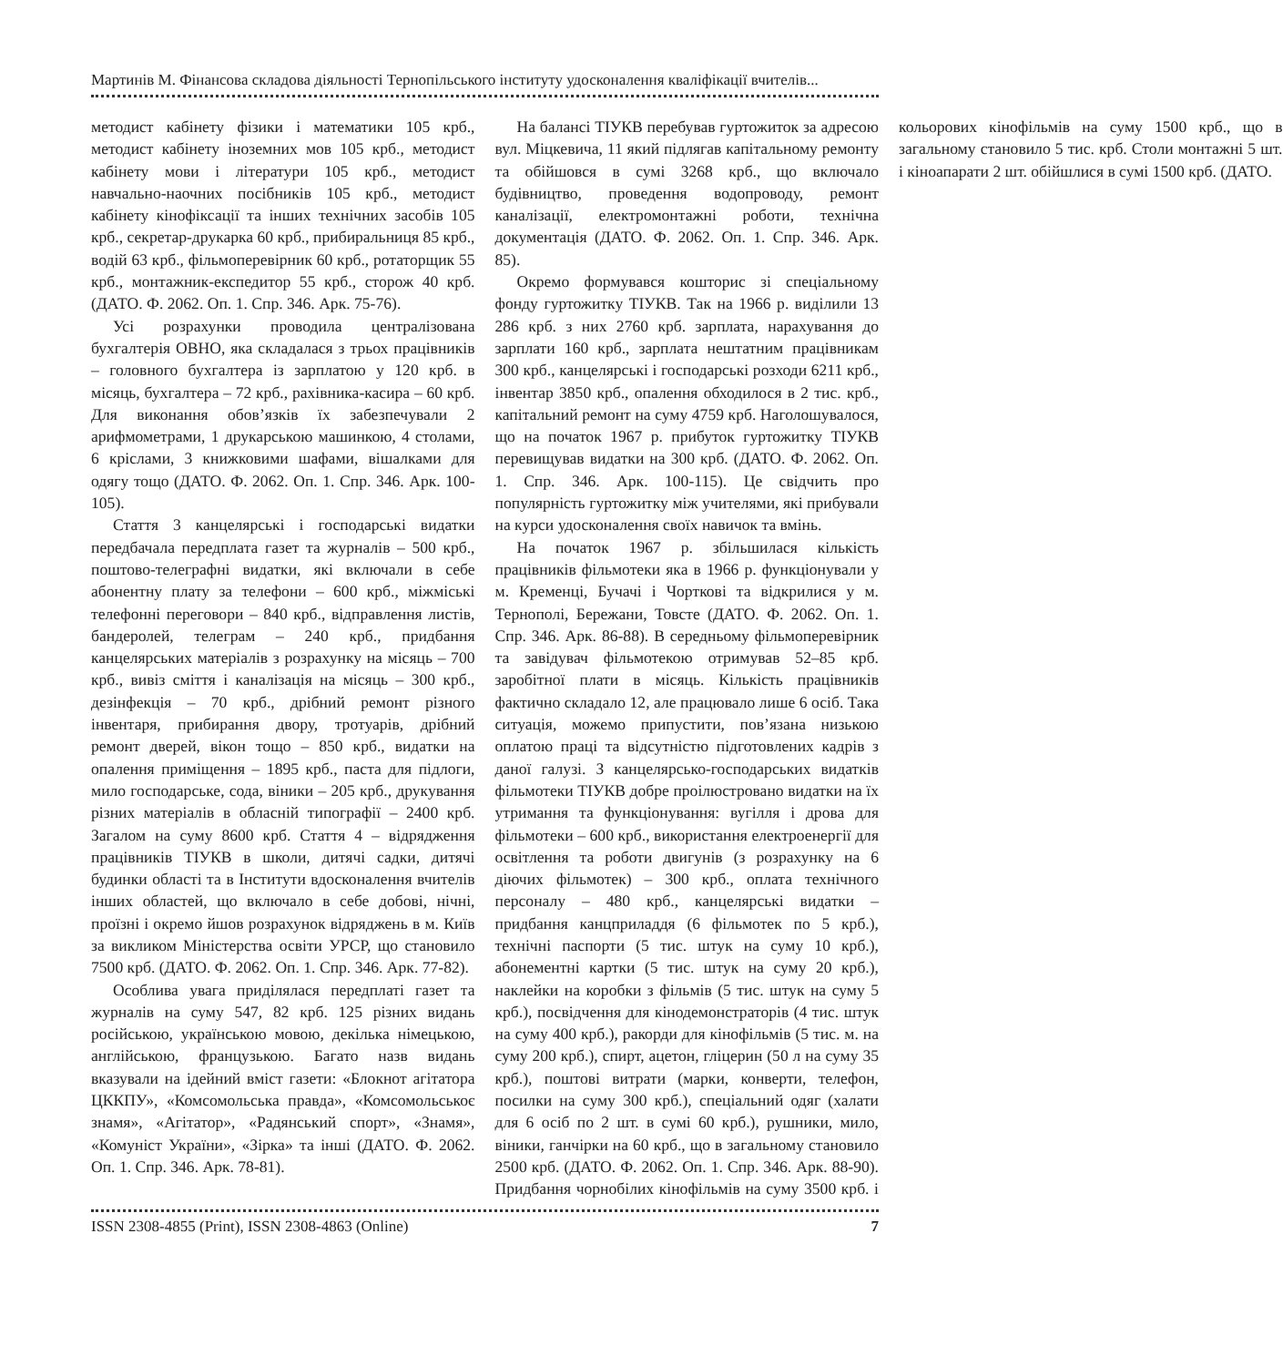Мартинів М. Фінансова складова діяльності Тернопільського інституту удосконалення кваліфікації вчителів...
методист кабінету фізики і математики 105 крб., методист кабінету іноземних мов 105 крб., методист кабінету мови і літератури 105 крб., методист навчально-наочних посібників 105 крб., методист кабінету кінофіксації та інших технічних засобів 105 крб., секретар-друкарка 60 крб., прибиральниця 85 крб., водій 63 крб., фільмоперевірник 60 крб., ротаторщик 55 крб., монтажник-експедитор 55 крб., сторож 40 крб. (ДАТО. Ф. 2062. Оп. 1. Спр. 346. Арк. 75-76).
Усі розрахунки проводила централізована бухгалтерія ОВНО, яка складалася з трьох працівників – головного бухгалтера із зарплатою у 120 крб. в місяць, бухгалтера – 72 крб., рахівника-касира – 60 крб. Для виконання обов’язків їх забезпечували 2 арифмометрами, 1 друкарською машинкою, 4 столами, 6 кріслами, 3 книжковими шафами, вішалками для одягу тощо (ДАТО. Ф. 2062. Оп. 1. Спр. 346. Арк. 100-105).
Стаття 3 канцелярські і господарські видатки передбачала передплата газет та журналів – 500 крб., поштово-телеграфні видатки, які включали в себе абонентну плату за телефони – 600 крб., міжміські телефонні переговори – 840 крб., відправлення листів, бандеролей, телеграм – 240 крб., придбання канцелярських матеріалів з розрахунку на місяць – 700 крб., вивіз сміття і каналізація на місяць – 300 крб., дезінфекція – 70 крб., дрібний ремонт різного інвентаря, прибирання двору, тротуарів, дрібний ремонт дверей, вікон тощо – 850 крб., видатки на опалення приміщення – 1895 крб., паста для підлоги, мило господарське, сода, віники – 205 крб., друкування різних матеріалів в обласній типографії – 2400 крб. Загалом на суму 8600 крб. Стаття 4 – відрядження працівників ТІУКВ в школи, дитячі садки, дитячі будинки області та в Інститути вдосконалення вчителів інших областей, що включало в себе добові, нічні, проїзні і окремо йшов розрахунок відряджень в м. Київ за викликом Міністерства освіти УРСР, що становило 7500 крб. (ДАТО. Ф. 2062. Оп. 1. Спр. 346. Арк. 77-82).
Особлива увага приділялася передплаті газет та журналів на суму 547, 82 крб. 125 різних видань російською, українською мовою, декілька німецькою, англійською, французькою. Багато назв видань вказували на ідейний вміст газети: «Блокнот агітатора ЦККПУ», «Комсомольська правда», «Комсомольськоє знамя», «Агітатор», «Радянський спорт», «Знамя», «Комуніст України», «Зірка» та інші (ДАТО. Ф. 2062. Оп. 1. Спр. 346. Арк. 78-81).
На балансі ТІУКВ перебував гуртожиток за адресою вул. Міцкевича, 11 який підлягав капітальному ремонту та обійшовся в сумі 3268 крб., що включало будівництво, проведення водопроводу, ремонт каналізації, електромонтажні роботи, технічна документація (ДАТО. Ф. 2062. Оп. 1. Спр. 346. Арк. 85).
Окремо формувався кошторис зі спеціальному фонду гуртожитку ТІУКВ. Так на 1966 р. виділили 13 286 крб. з них 2760 крб. зарплата, нарахування до зарплати 160 крб., зарплата нештатним працівникам 300 крб., канцелярські і господарські розходи 6211 крб., інвентар 3850 крб., опалення обходилося в 2 тис. крб., капітальний ремонт на суму 4759 крб. Наголошувалося, що на початок 1967 р. прибуток гуртожитку ТІУКВ перевищував видатки на 300 крб. (ДАТО. Ф. 2062. Оп. 1. Спр. 346. Арк. 100-115). Це свідчить про популярність гуртожитку між учителями, які прибували на курси удосконалення своїх навичок та вмінь.
На початок 1967 р. збільшилася кількість працівників фільмотеки яка в 1966 р. функціонували у м. Кременці, Бучачі і Чорткові та відкрилися у м. Тернополі, Бережани, Товсте (ДАТО. Ф. 2062. Оп. 1. Спр. 346. Арк. 86-88). В середньому фільмоперевірник та завідувач фільмотекою отримував 52–85 крб. заробітної плати в місяць. Кількість працівників фактично складало 12, але працювало лише 6 осіб. Така ситуація, можемо припустити, пов’язана низькою оплатою праці та відсутністю підготовлених кадрів з даної галузі. З канцелярсько-господарських видатків фільмотеки ТІУКВ добре проілюстровано видатки на їх утримання та функціонування: вугілля і дрова для фільмотеки – 600 крб., використання електроенергії для освітлення та роботи двигунів (з розрахунку на 6 діючих фільмотек) – 300 крб., оплата технічного персоналу – 480 крб., канцелярські видатки – придбання канцприладдя (6 фільмотек по 5 крб.), технічні паспорти (5 тис. штук на суму 10 крб.), абонементні картки (5 тис. штук на суму 20 крб.), наклейки на коробки з фільмів (5 тис. штук на суму 5 крб.), посвідчення для кінодемонстраторів (4 тис. штук на суму 400 крб.), ракорди для кінофільмів (5 тис. м. на суму 200 крб.), спирт, ацетон, гліцерин (50 л на суму 35 крб.), поштові витрати (марки, конверти, телефон, посилки на суму 300 крб.), спеціальний одяг (халати для 6 осіб по 2 шт. в сумі 60 крб.), рушники, мило, віники, ганчірки на 60 крб., що в загальному становило 2500 крб. (ДАТО. Ф. 2062. Оп. 1. Спр. 346. Арк. 88-90). Придбання чорнобілих кінофільмів на суму 3500 крб. і кольорових кінофільмів на суму 1500 крб., що в загальному становило 5 тис. крб. Столи монтажні 5 шт. і кіноапарати 2 шт. обійшлися в сумі 1500 крб. (ДАТО.
ISSN 2308-4855 (Print), ISSN 2308-4863 (Online) 7